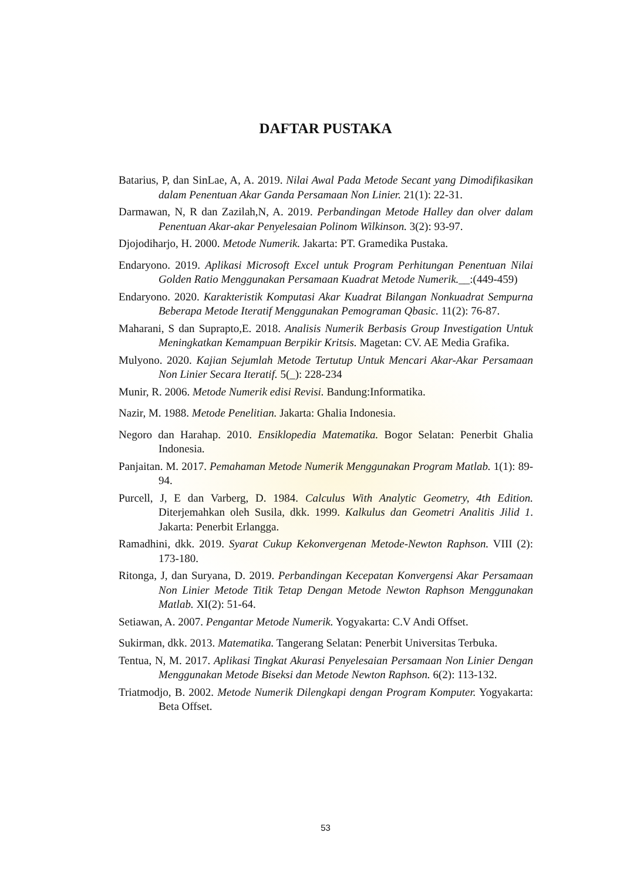DAFTAR PUSTAKA
Batarius, P, dan SinLae, A, A. 2019. Nilai Awal Pada Metode Secant yang Dimodifikasikan dalam Penentuan Akar Ganda Persamaan Non Linier. 21(1): 22-31.
Darmawan, N, R dan Zazilah,N, A. 2019. Perbandingan Metode Halley dan olver dalam Penentuan Akar-akar Penyelesaian Polinom Wilkinson. 3(2): 93-97.
Djojodiharjo, H. 2000. Metode Numerik. Jakarta: PT. Gramedika Pustaka.
Endaryono. 2019. Aplikasi Microsoft Excel untuk Program Perhitungan Penentuan Nilai Golden Ratio Menggunakan Persamaan Kuadrat Metode Numerik.__:(449-459)
Endaryono. 2020. Karakteristik Komputasi Akar Kuadrat Bilangan Nonkuadrat Sempurna Beberapa Metode Iteratif Menggunakan Pemograman Qbasic. 11(2): 76-87.
Maharani, S dan Suprapto,E. 2018. Analisis Numerik Berbasis Group Investigation Untuk Meningkatkan Kemampuan Berpikir Kritsis. Magetan: CV. AE Media Grafika.
Mulyono. 2020. Kajian Sejumlah Metode Tertutup Untuk Mencari Akar-Akar Persamaan Non Linier Secara Iteratif. 5(_): 228-234
Munir, R. 2006. Metode Numerik edisi Revisi. Bandung:Informatika.
Nazir, M. 1988. Metode Penelitian. Jakarta: Ghalia Indonesia.
Negoro dan Harahap. 2010. Ensiklopedia Matematika. Bogor Selatan: Penerbit Ghalia Indonesia.
Panjaitan. M. 2017. Pemahaman Metode Numerik Menggunakan Program Matlab. 1(1): 89-94.
Purcell, J, E dan Varberg, D. 1984. Calculus With Analytic Geometry, 4th Edition. Diterjemahkan oleh Susila, dkk. 1999. Kalkulus dan Geometri Analitis Jilid 1. Jakarta: Penerbit Erlangga.
Ramadhini, dkk. 2019. Syarat Cukup Kekonvergenan Metode-Newton Raphson. VIII (2): 173-180.
Ritonga, J, dan Suryana, D. 2019. Perbandingan Kecepatan Konvergensi Akar Persamaan Non Linier Metode Titik Tetap Dengan Metode Newton Raphson Menggunakan Matlab. XI(2): 51-64.
Setiawan, A. 2007. Pengantar Metode Numerik. Yogyakarta: C.V Andi Offset.
Sukirman, dkk. 2013. Matematika. Tangerang Selatan: Penerbit Universitas Terbuka.
Tentua, N, M. 2017. Aplikasi Tingkat Akurasi Penyelesaian Persamaan Non Linier Dengan Menggunakan Metode Biseksi dan Metode Newton Raphson. 6(2): 113-132.
Triatmodjo, B. 2002. Metode Numerik Dilengkapi dengan Program Komputer. Yogyakarta: Beta Offset.
53